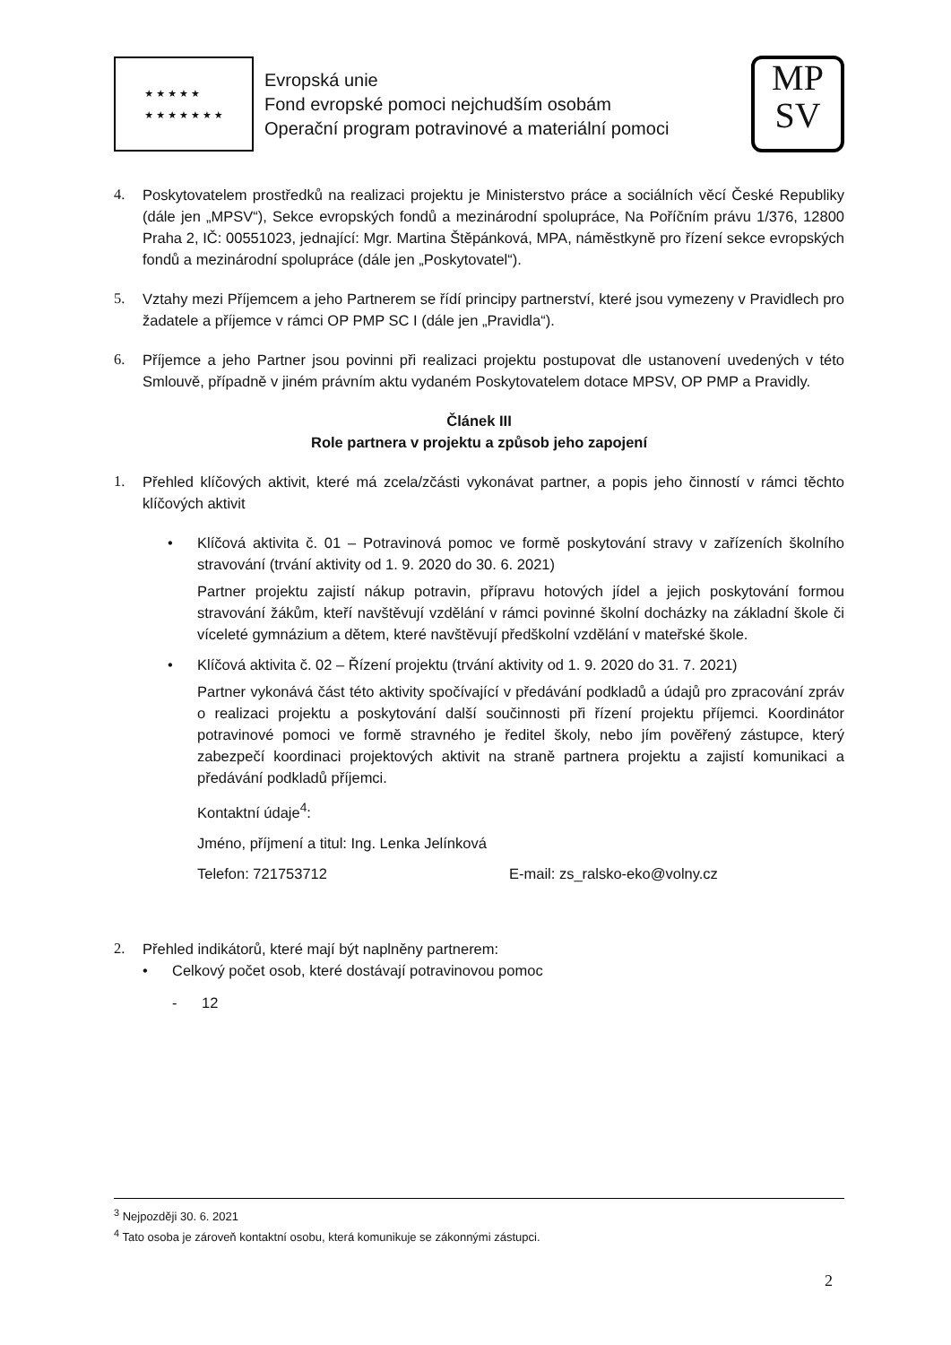★ ★ ★ ★ ★
★ ★ ★ ★ ★ ★ ★
Evropská unie
Fond evropské pomoci nejchudším osobám
Operační program potravinové a materiální pomoci
MP
SV
4. Poskytovatelem prostředků na realizaci projektu je Ministerstvo práce a sociálních věcí České Republiky (dále jen „MPSV“), Sekce evropských fondů a mezinárodní spolupráce, Na Poříčním právu 1/376, 12800 Praha 2, IČ: 00551023, jednající: Mgr. Martina Štěpánková, MPA, náměstkyně pro řízení sekce evropských fondů a mezinárodní spolupráce (dále jen „Poskytovatel“).
5. Vztahy mezi Příjemcem a jeho Partnerem se řídí principy partnerství, které jsou vymezeny v Pravidlech pro žadatele a příjemce v rámci OP PMP SC I (dále jen „Pravidla“).
6. Příjemce a jeho Partner jsou povinni při realizaci projektu postupovat dle ustanovení uvedených v této Smlouvě, případně v jiném právním aktu vydaném Poskytovatelem dotace MPSV, OP PMP a Pravidly.
Článek III
Role partnera v projektu a způsob jeho zapojení
1. Přehled klíčových aktivit, které má zcela/zčásti vykonávat partner, a popis jeho činností v rámci těchto klíčových aktivit
• Klíčová aktivita č. 01 – Potravinová pomoc ve formě poskytování stravy v zařízeních školního stravování (trvání aktivity od 1. 9. 2020 do 30. 6. 2021)
Partner projektu zajistí nákup potravin, přípravu hotových jídel a jejich poskytování formou stravování žákům, kteří navštěvují vzdělání v rámci povinné školní docházky na základní škole či víceleté gymnázium a dětem, které navštěvují předškolní vzdělání v mateřské škole.
• Klíčová aktivita č. 02 – Řízení projektu (trvání aktivity od 1. 9. 2020 do 31. 7. 2021)
Partner vykonává část této aktivity spočívající v předávání podkladů a údajů pro zpracování zpráv o realizaci projektu a poskytování další součinnosti při řízení projektu příjemci. Koordinátor potravinové pomoci ve formě stravného je ředitel školy, nebo jím pověřený zástupce, který zabezpečí koordinaci projektových aktivit na straně partnera projektu a zajistí komunikaci a předávání podkladů příjemci.
Kontaktní údaje<sup>4</sup>:
Jméno, příjmení a titul: Ing. Lenka Jelínková
Telefon: 721753712 E-mail: zs_ralsko-eko@volny.cz
2. Přehled indikátorů, které mají být naplněny partnerem:
• Celkový počet osob, které dostávají potravinovou pomoc
- 12
<sup>3</sup> Nejpozději 30. 6. 2021
<sup>4</sup> Tato osoba je zároveň kontaktní osobu, která komunikuje se zákonnými zástupci.
2